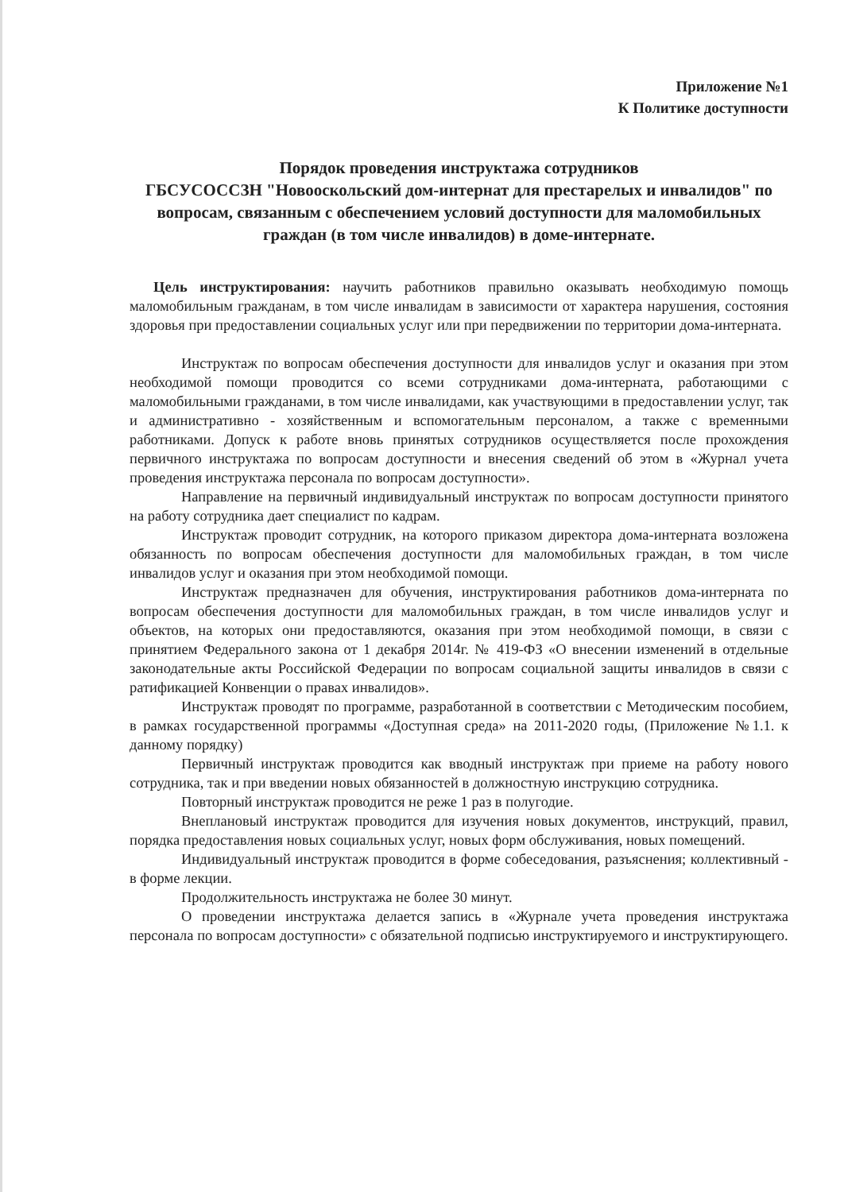Приложение №1
К Политике доступности
Порядок проведения инструктажа сотрудников
ГБСУСОССЗН "Новооскольский дом-интернат для престарелых и инвалидов" по вопросам, связанным с обеспечением условий доступности для маломобильных граждан (в том числе инвалидов) в доме-интернате.
Цель инструктирования: научить работников правильно оказывать необходимую помощь маломобильным гражданам, в том числе инвалидам в зависимости от характера нарушения, состояния здоровья при предоставлении социальных услуг или при передвижении по территории дома-интерната.
Инструктаж по вопросам обеспечения доступности для инвалидов услуг и оказания при этом необходимой помощи проводится со всеми сотрудниками дома-интерната, работающими с маломобильными гражданами, в том числе инвалидами, как участвующими в предоставлении услуг, так и административно - хозяйственным и вспомогательным персоналом, а также с временными работниками. Допуск к работе вновь принятых сотрудников осуществляется после прохождения первичного инструктажа по вопросам доступности и внесения сведений об этом в «Журнал учета проведения инструктажа персонала по вопросам доступности».
Направление на первичный индивидуальный инструктаж по вопросам доступности принятого на работу сотрудника дает специалист по кадрам.
Инструктаж проводит сотрудник, на которого приказом директора дома-интерната возложена обязанность по вопросам обеспечения доступности для маломобильных граждан, в том числе инвалидов услуг и оказания при этом необходимой помощи.
Инструктаж предназначен для обучения, инструктирования работников дома-интерната по вопросам обеспечения доступности для маломобильных граждан, в том числе инвалидов услуг и объектов, на которых они предоставляются, оказания при этом необходимой помощи, в связи с принятием Федерального закона от 1 декабря 2014г. № 419-ФЗ «О внесении изменений в отдельные законодательные акты Российской Федерации по вопросам социальной защиты инвалидов в связи с ратификацией Конвенции о правах инвалидов».
Инструктаж проводят по программе, разработанной в соответствии с Методическим пособием, в рамках государственной программы «Доступная среда» на 2011-2020 годы, (Приложение №1.1. к данному порядку)
Первичный инструктаж проводится как вводный инструктаж при приеме на работу нового сотрудника, так и при введении новых обязанностей в должностную инструкцию сотрудника.
Повторный инструктаж проводится не реже 1 раз в полугодие.
Внеплановый инструктаж проводится для изучения новых документов, инструкций, правил, порядка предоставления новых социальных услуг, новых форм обслуживания, новых помещений.
Индивидуальный инструктаж проводится в форме собеседования, разъяснения; коллективный - в форме лекции.
Продолжительность инструктажа не более 30 минут.
О проведении инструктажа делается запись в «Журнале учета проведения инструктажа персонала по вопросам доступности» с обязательной подписью инструктируемого и инструктирующего.